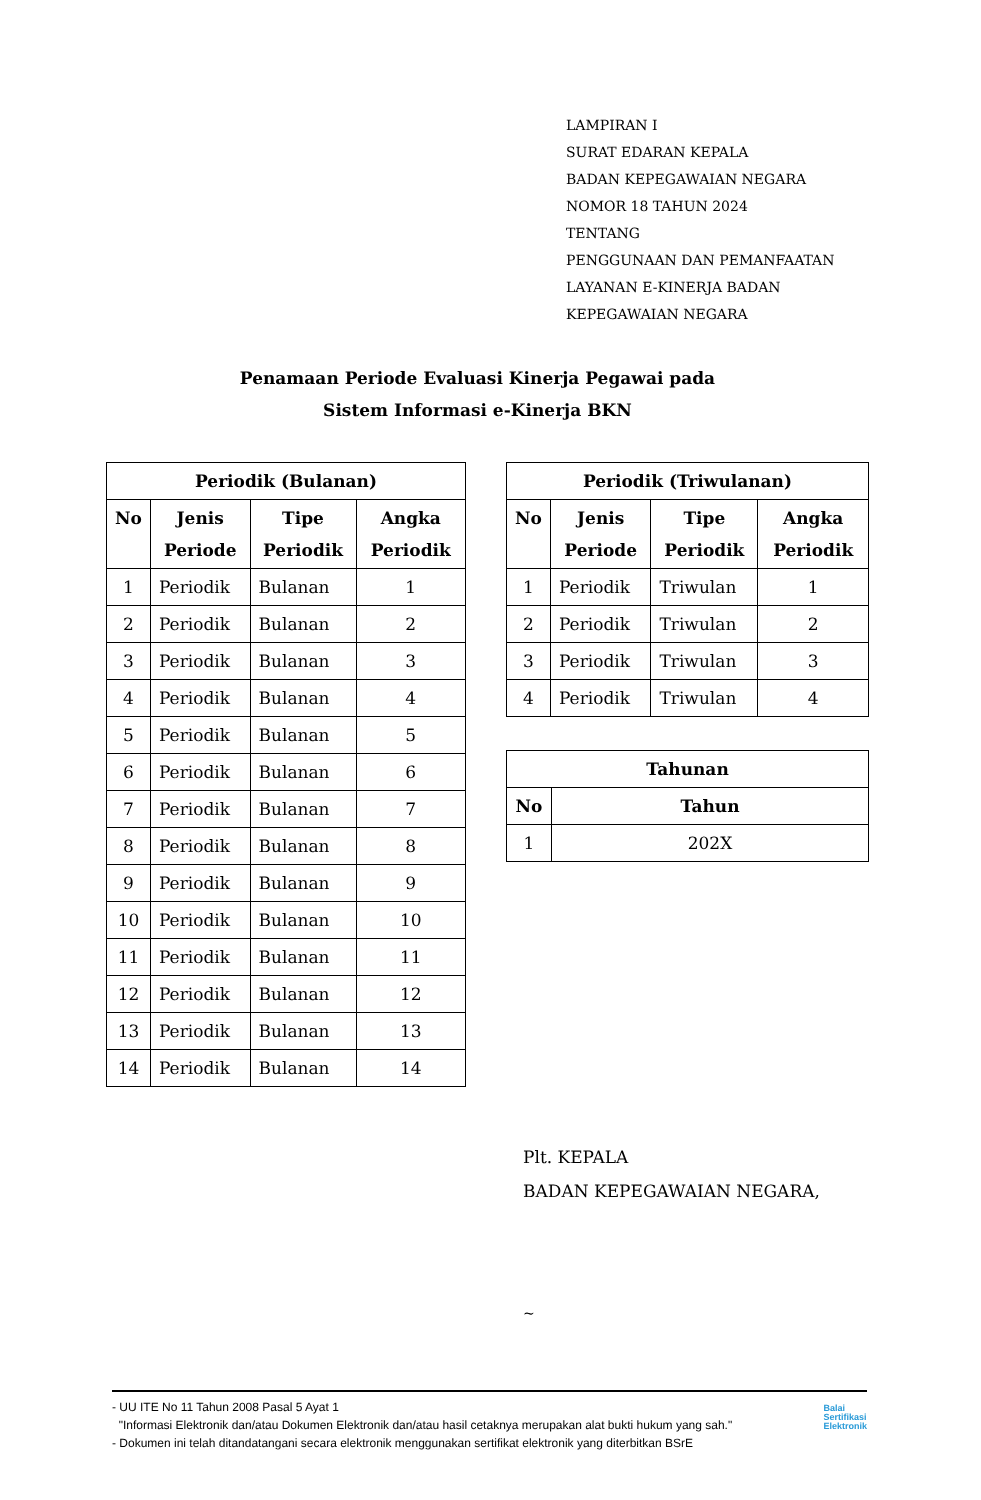LAMPIRAN I
SURAT EDARAN KEPALA
BADAN KEPEGAWAIAN NEGARA
NOMOR 18 TAHUN 2024
TENTANG
PENGGUNAAN DAN PEMANFAATAN
LAYANAN E-KINERJA BADAN
KEPEGAWAIAN NEGARA
Penamaan Periode Evaluasi Kinerja Pegawai pada
Sistem Informasi e-Kinerja BKN
| Periodik (Bulanan) | | | |
| --- | --- | --- | --- |
| No | Jenis Periode | Tipe Periodik | Angka Periodik |
| 1 | Periodik | Bulanan | 1 |
| 2 | Periodik | Bulanan | 2 |
| 3 | Periodik | Bulanan | 3 |
| 4 | Periodik | Bulanan | 4 |
| 5 | Periodik | Bulanan | 5 |
| 6 | Periodik | Bulanan | 6 |
| 7 | Periodik | Bulanan | 7 |
| 8 | Periodik | Bulanan | 8 |
| 9 | Periodik | Bulanan | 9 |
| 10 | Periodik | Bulanan | 10 |
| 11 | Periodik | Bulanan | 11 |
| 12 | Periodik | Bulanan | 12 |
| 13 | Periodik | Bulanan | 13 |
| 14 | Periodik | Bulanan | 14 |
| Periodik (Triwulanan) | | | |
| --- | --- | --- | --- |
| No | Jenis Periode | Tipe Periodik | Angka Periodik |
| 1 | Periodik | Triwulan | 1 |
| 2 | Periodik | Triwulan | 2 |
| 3 | Periodik | Triwulan | 3 |
| 4 | Periodik | Triwulan | 4 |
| Tahunan | |
| --- | --- |
| No | Tahun |
| 1 | 202X |
Plt. KEPALA
BADAN KEPEGAWAIAN NEGARA,
~
- UU ITE No 11 Tahun 2008 Pasal 5 Ayat 1
"Informasi Elektronik dan/atau Dokumen Elektronik dan/atau hasil cetaknya merupakan alat bukti hukum yang sah."
- Dokumen ini telah ditandatangani secara elektronik menggunakan sertifikat elektronik yang diterbitkan BSrE
Balai
Sertifikasi
Elektronik